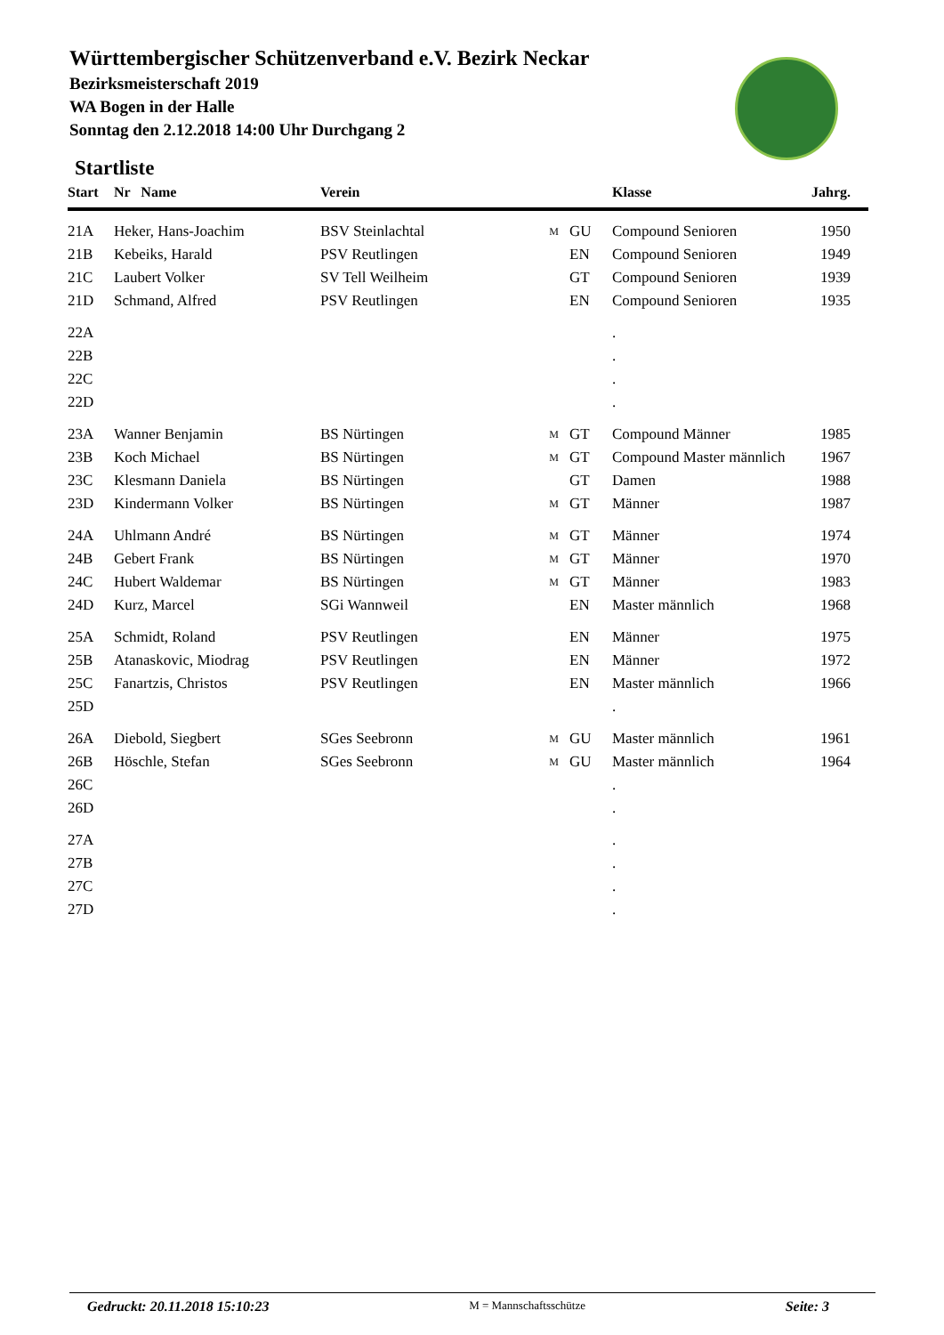Württembergischer Schützenverband e.V. Bezirk Neckar
Bezirksmeisterschaft 2019
WA Bogen in der Halle
Sonntag den 2.12.2018 14:00 Uhr Durchgang 2
Startliste
| Start | Nr Name | Verein | | | Klasse | Jahrg. |
| --- | --- | --- | --- | --- | --- | --- |
| 21A | Heker, Hans-Joachim | BSV Steinlachtal | M | GU | Compound Senioren | 1950 |
| 21B | Kebeiks, Harald | PSV Reutlingen | | EN | Compound Senioren | 1949 |
| 21C | Laubert Volker | SV Tell Weilheim | | GT | Compound Senioren | 1939 |
| 21D | Schmand, Alfred | PSV Reutlingen | | EN | Compound Senioren | 1935 |
| 22A | | | | | . | |
| 22B | | | | | . | |
| 22C | | | | | . | |
| 22D | | | | | . | |
| 23A | Wanner Benjamin | BS Nürtingen | M | GT | Compound Männer | 1985 |
| 23B | Koch Michael | BS Nürtingen | M | GT | Compound Master männlich | 1967 |
| 23C | Klesmann Daniela | BS Nürtingen | | GT | Damen | 1988 |
| 23D | Kindermann Volker | BS Nürtingen | M | GT | Männer | 1987 |
| 24A | Uhlmann André | BS Nürtingen | M | GT | Männer | 1974 |
| 24B | Gebert Frank | BS Nürtingen | M | GT | Männer | 1970 |
| 24C | Hubert Waldemar | BS Nürtingen | M | GT | Männer | 1983 |
| 24D | Kurz, Marcel | SGi Wannweil | | EN | Master männlich | 1968 |
| 25A | Schmidt, Roland | PSV Reutlingen | | EN | Männer | 1975 |
| 25B | Atanaskovic, Miodrag | PSV Reutlingen | | EN | Männer | 1972 |
| 25C | Fanartzis, Christos | PSV Reutlingen | | EN | Master männlich | 1966 |
| 25D | | | | | . | |
| 26A | Diebold, Siegbert | SGes Seebronn | M | GU | Master männlich | 1961 |
| 26B | Höschle, Stefan | SGes Seebronn | M | GU | Master männlich | 1964 |
| 26C | | | | | . | |
| 26D | | | | | . | |
| 27A | | | | | . | |
| 27B | | | | | . | |
| 27C | | | | | . | |
| 27D | | | | | . | |
Gedruckt: 20.11.2018 15:10:23 M = Mannschaftsschütze Seite: 3